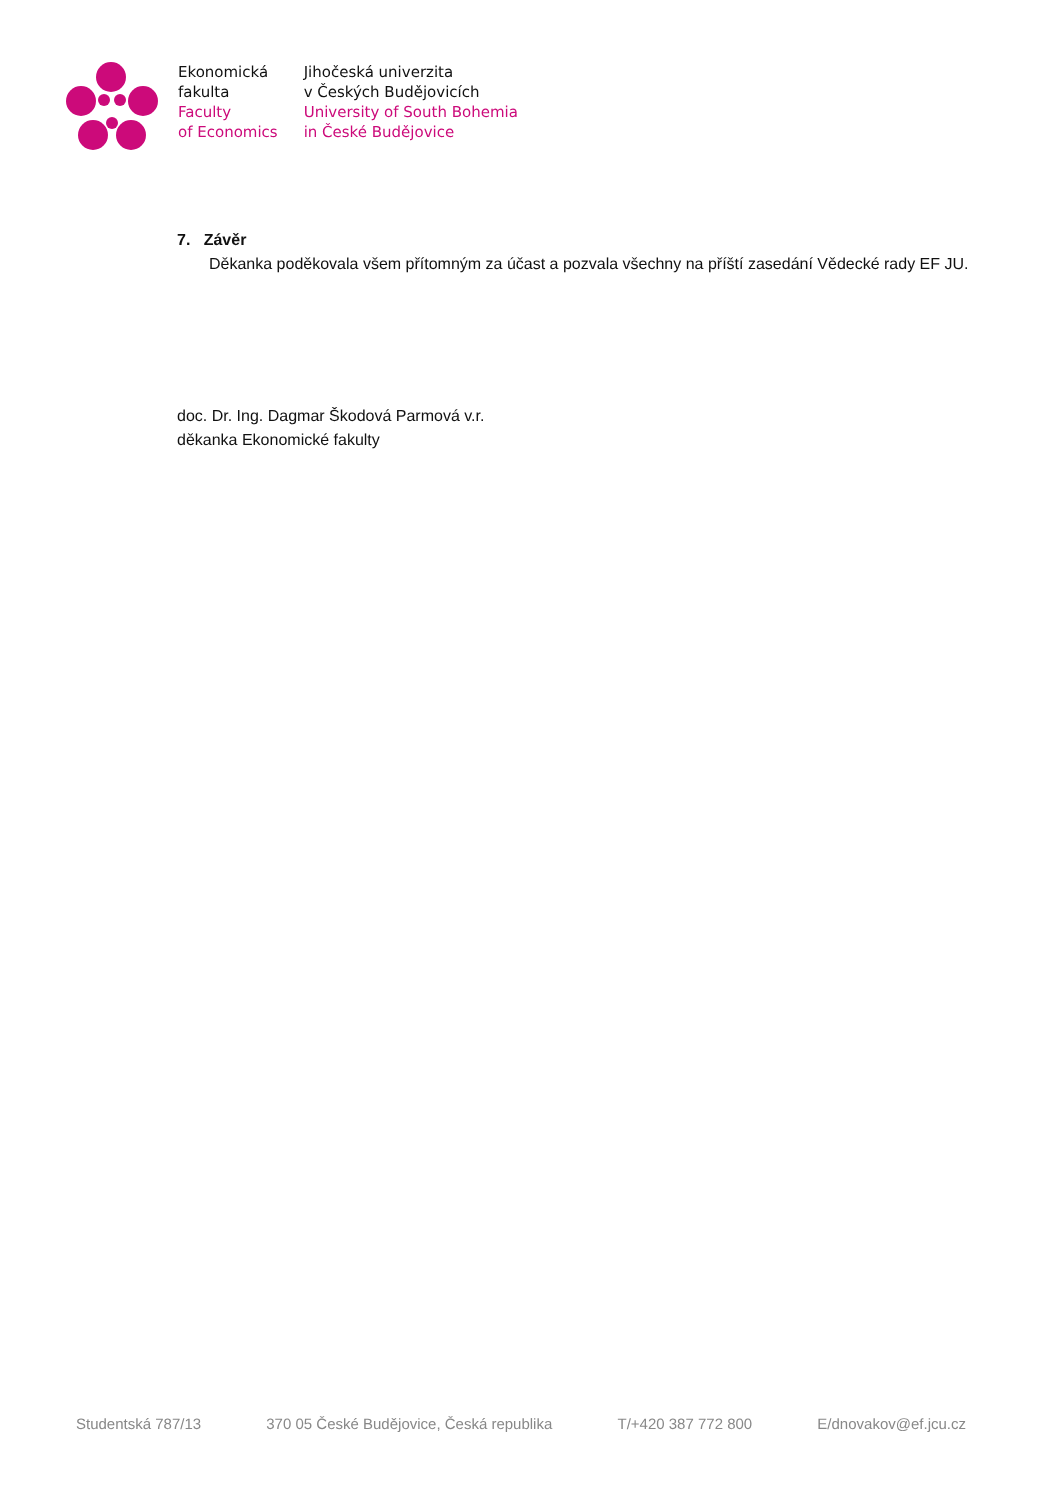Ekonomická
fakulta
Faculty
of Economics
Jihočeská univerzita
v Českých Budějovicích
University of South Bohemia
in České Budějovice
7. Závěr
Děkanka poděkovala všem přítomným za účast a pozvala všechny na příští zasedání Vědecké rady EF JU.
doc. Dr. Ing. Dagmar Škodová Parmová v.r.
děkanka Ekonomické fakulty
Studentská 787/13 370 05 České Budějovice, Česká republika T/+420 387 772 800 E/dnovakov@ef.jcu.cz